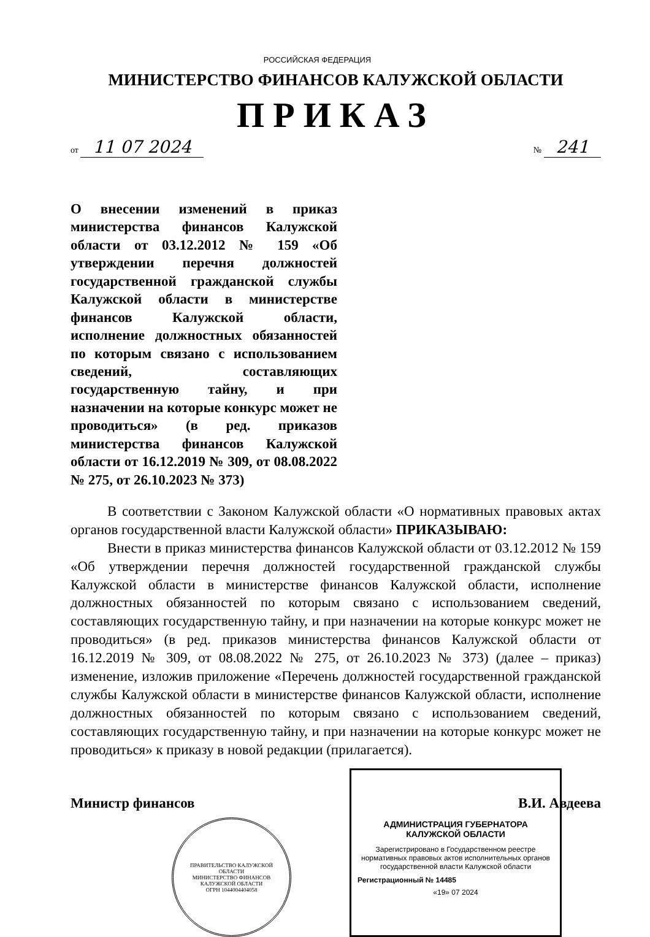РОССИЙСКАЯ ФЕДЕРАЦИЯ
МИНИСТЕРСТВО ФИНАНСОВ КАЛУЖСКОЙ ОБЛАСТИ
ПРИКАЗ
от 11 07 2024 № 241
О внесении изменений в приказ министерства финансов Калужской области от 03.12.2012 № 159 «Об утверждении перечня должностей государственной гражданской службы Калужской области в министерстве финансов Калужской области, исполнение должностных обязанностей по которым связано с использованием сведений, составляющих государственную тайну, и при назначении на которые конкурс может не проводиться» (в ред. приказов министерства финансов Калужской области от 16.12.2019 № 309, от 08.08.2022 № 275, от 26.10.2023 № 373)
В соответствии с Законом Калужской области «О нормативных правовых актах органов государственной власти Калужской области» ПРИКАЗЫВАЮ:
Внести в приказ министерства финансов Калужской области от 03.12.2012 № 159 «Об утверждении перечня должностей государственной гражданской службы Калужской области в министерстве финансов Калужской области, исполнение должностных обязанностей по которым связано с использованием сведений, составляющих государственную тайну, и при назначении на которые конкурс может не проводиться» (в ред. приказов министерства финансов Калужской области от 16.12.2019 № 309, от 08.08.2022 № 275, от 26.10.2023 № 373) (далее – приказ) изменение, изложив приложение «Перечень должностей государственной гражданской службы Калужской области в министерстве финансов Калужской области, исполнение должностных обязанностей по которым связано с использованием сведений, составляющих государственную тайну, и при назначении на которые конкурс может не проводиться» к приказу в новой редакции (прилагается).
Министр финансов В.И. Авдеева
ПРАВИТЕЛЬСТВО КАЛУЖСКОЙ ОБЛАСТИ
МИНИСТЕРСТВО ФИНАНСОВ КАЛУЖСКОЙ ОБЛАСТИ
ОГРН 1044004404058
АДМИНИСТРАЦИЯ ГУБЕРНАТОРА КАЛУЖСКОЙ ОБЛАСТИ
Зарегистрировано в Государственном реестре нормативных правовых актов исполнительных органов государственной власти Калужской области
Регистрационный № 14485
«19» 07 2024